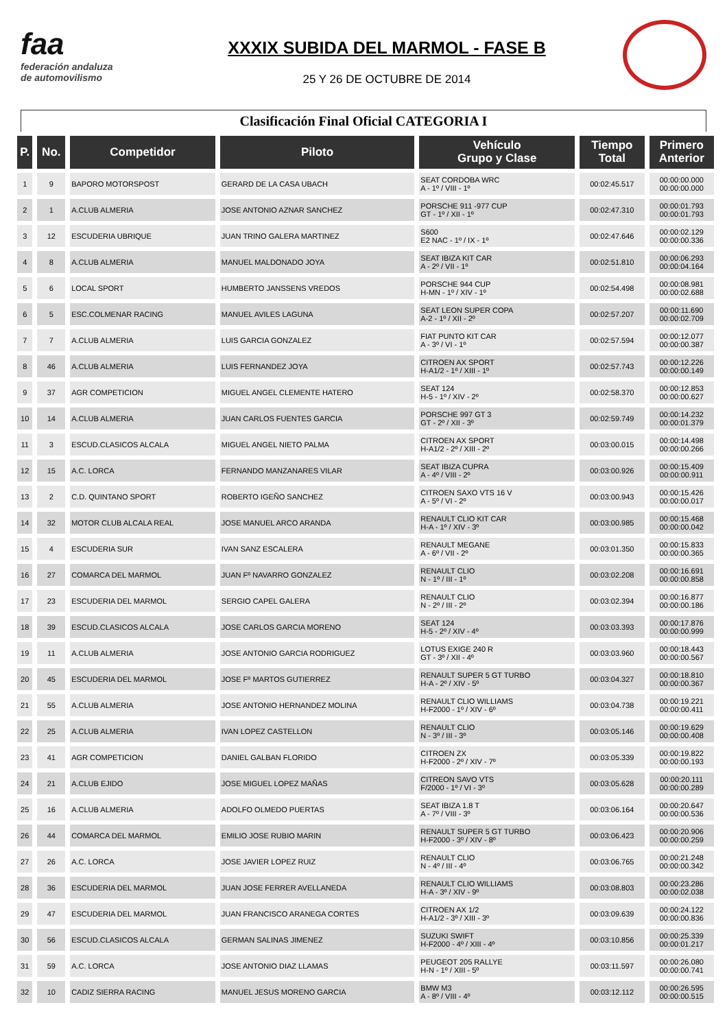faa
federación andaluza
de automovilismo
XXXIX SUBIDA DEL MARMOL - FASE B
25 Y 26 DE OCTUBRE DE 2014
Clasificación Final Oficial CATEGORIA I
| P. | No. | Competidor | Piloto | Vehículo Grupo y Clase | Tiempo Total | Primero Anterior |
| --- | --- | --- | --- | --- | --- | --- |
| 1 | 9 | BAPORO MOTORSPOST | GERARD DE LA CASA UBACH | SEAT CORDOBA WRC A - 1º / VIII - 1º | 00:02:45.517 | 00:00:00.000 00:00:00.000 |
| 2 | 1 | A.CLUB ALMERIA | JOSE ANTONIO AZNAR SANCHEZ | PORSCHE 911 -977 CUP GT - 1º / XII - 1º | 00:02:47.310 | 00:00:01.793 00:00:01.793 |
| 3 | 12 | ESCUDERIA UBRIQUE | JUAN TRINO GALERA MARTINEZ | S600 E2 NAC - 1º / IX - 1º | 00:02:47.646 | 00:00:02.129 00:00:00.336 |
| 4 | 8 | A.CLUB ALMERIA | MANUEL MALDONADO JOYA | SEAT IBIZA KIT CAR A - 2º / VII - 1º | 00:02:51.810 | 00:00:06.293 00:00:04.164 |
| 5 | 6 | LOCAL SPORT | HUMBERTO JANSSENS VREDOS | PORSCHE 944 CUP H-MN - 1º / XIV - 1º | 00:02:54.498 | 00:00:08.981 00:00:02.688 |
| 6 | 5 | ESC.COLMENAR RACING | MANUEL AVILES LAGUNA | SEAT LEON SUPER COPA A-2 - 1º / XII - 2º | 00:02:57.207 | 00:00:11.690 00:00:02.709 |
| 7 | 7 | A.CLUB ALMERIA | LUIS GARCIA GONZALEZ | FIAT PUNTO KIT CAR A - 3º / VI - 1º | 00:02:57.594 | 00:00:12.077 00:00:00.387 |
| 8 | 46 | A.CLUB ALMERIA | LUIS FERNANDEZ JOYA | CITROEN AX SPORT H-A1/2 - 1º / XIII - 1º | 00:02:57.743 | 00:00:12.226 00:00:00.149 |
| 9 | 37 | AGR COMPETICION | MIGUEL ANGEL CLEMENTE HATERO | SEAT 124 H-5 - 1º / XIV - 2º | 00:02:58.370 | 00:00:12.853 00:00:00.627 |
| 10 | 14 | A.CLUB ALMERIA | JUAN CARLOS FUENTES GARCIA | PORSCHE 997 GT 3 GT - 2º / XII - 3º | 00:02:59.749 | 00:00:14.232 00:00:01.379 |
| 11 | 3 | ESCUD.CLASICOS ALCALA | MIGUEL ANGEL NIETO PALMA | CITROEN AX SPORT H-A1/2 - 2º / XIII - 2º | 00:03:00.015 | 00:00:14.498 00:00:00.266 |
| 12 | 15 | A.C. LORCA | FERNANDO MANZANARES VILAR | SEAT IBIZA CUPRA A - 4º / VIII - 2º | 00:03:00.926 | 00:00:15.409 00:00:00.911 |
| 13 | 2 | C.D. QUINTANO SPORT | ROBERTO IGEÑO SANCHEZ | CITROEN SAXO VTS 16 V A - 5º / VI - 2º | 00:03:00.943 | 00:00:15.426 00:00:00.017 |
| 14 | 32 | MOTOR CLUB ALCALA REAL | JOSE MANUEL ARCO ARANDA | RENAULT CLIO KIT CAR H-A - 1º / XIV - 3º | 00:03:00.985 | 00:00:15.468 00:00:00.042 |
| 15 | 4 | ESCUDERIA SUR | IVAN SANZ ESCALERA | RENAULT MEGANE A - 6º / VII - 2º | 00:03:01.350 | 00:00:15.833 00:00:00.365 |
| 16 | 27 | COMARCA DEL MARMOL | JUAN Fº NAVARRO GONZALEZ | RENAULT CLIO N - 1º / III - 1º | 00:03:02.208 | 00:00:16.691 00:00:00.858 |
| 17 | 23 | ESCUDERIA DEL MARMOL | SERGIO CAPEL GALERA | RENAULT CLIO N - 2º / III - 2º | 00:03:02.394 | 00:00:16.877 00:00:00.186 |
| 18 | 39 | ESCUD.CLASICOS ALCALA | JOSE CARLOS GARCIA MORENO | SEAT 124 H-5 - 2º / XIV - 4º | 00:03:03.393 | 00:00:17.876 00:00:00.999 |
| 19 | 11 | A.CLUB ALMERIA | JOSE ANTONIO GARCIA RODRIGUEZ | LOTUS EXIGE 240 R GT - 3º / XII - 4º | 00:03:03.960 | 00:00:18.443 00:00:00.567 |
| 20 | 45 | ESCUDERIA DEL MARMOL | JOSE Fº MARTOS GUTIERREZ | RENAULT SUPER 5 GT TURBO H-A - 2º / XIV - 5º | 00:03:04.327 | 00:00:18.810 00:00:00.367 |
| 21 | 55 | A.CLUB ALMERIA | JOSE ANTONIO HERNANDEZ MOLINA | RENAULT CLIO WILLIAMS H-F2000 - 1º / XIV - 6º | 00:03:04.738 | 00:00:19.221 00:00:00.411 |
| 22 | 25 | A.CLUB ALMERIA | IVAN LOPEZ CASTELLON | RENAULT CLIO N - 3º / III - 3º | 00:03:05.146 | 00:00:19.629 00:00:00.408 |
| 23 | 41 | AGR COMPETICION | DANIEL GALBAN FLORIDO | CITROEN ZX H-F2000 - 2º / XIV - 7º | 00:03:05.339 | 00:00:19.822 00:00:00.193 |
| 24 | 21 | A.CLUB EJIDO | JOSE MIGUEL LOPEZ MAÑAS | CITREON SAVO VTS F/2000 - 1º / VI - 3º | 00:03:05.628 | 00:00:20.111 00:00:00.289 |
| 25 | 16 | A.CLUB ALMERIA | ADOLFO OLMEDO PUERTAS | SEAT IBIZA 1.8 T A - 7º / VIII - 3º | 00:03:06.164 | 00:00:20.647 00:00:00.536 |
| 26 | 44 | COMARCA DEL MARMOL | EMILIO JOSE RUBIO MARIN | RENAULT SUPER 5 GT TURBO H-F2000 - 3º / XIV - 8º | 00:03:06.423 | 00:00:20.906 00:00:00.259 |
| 27 | 26 | A.C. LORCA | JOSE JAVIER LOPEZ RUIZ | RENAULT CLIO N - 4º / III - 4º | 00:03:06.765 | 00:00:21.248 00:00:00.342 |
| 28 | 36 | ESCUDERIA DEL MARMOL | JUAN JOSE FERRER AVELLANEDA | RENAULT CLIO WILLIAMS H-A - 3º / XIV - 9º | 00:03:08.803 | 00:00:23.286 00:00:02.038 |
| 29 | 47 | ESCUDERIA DEL MARMOL | JUAN FRANCISCO ARANEGA CORTES | CITROEN AX 1/2 H-A1/2 - 3º / XIII - 3º | 00:03:09.639 | 00:00:24.122 00:00:00.836 |
| 30 | 56 | ESCUD.CLASICOS ALCALA | GERMAN SALINAS JIMENEZ | SUZUKI SWIFT H-F2000 - 4º / XIII - 4º | 00:03:10.856 | 00:00:25.339 00:00:01.217 |
| 31 | 59 | A.C. LORCA | JOSE ANTONIO DIAZ LLAMAS | PEUGEOT 205 RALLYE H-N - 1º / XIII - 5º | 00:03:11.597 | 00:00:26.080 00:00:00.741 |
| 32 | 10 | CADIZ SIERRA RACING | MANUEL JESUS MORENO GARCIA | BMW M3 A - 8º / VIII - 4º | 00:03:12.112 | 00:00:26.595 00:00:00.515 |